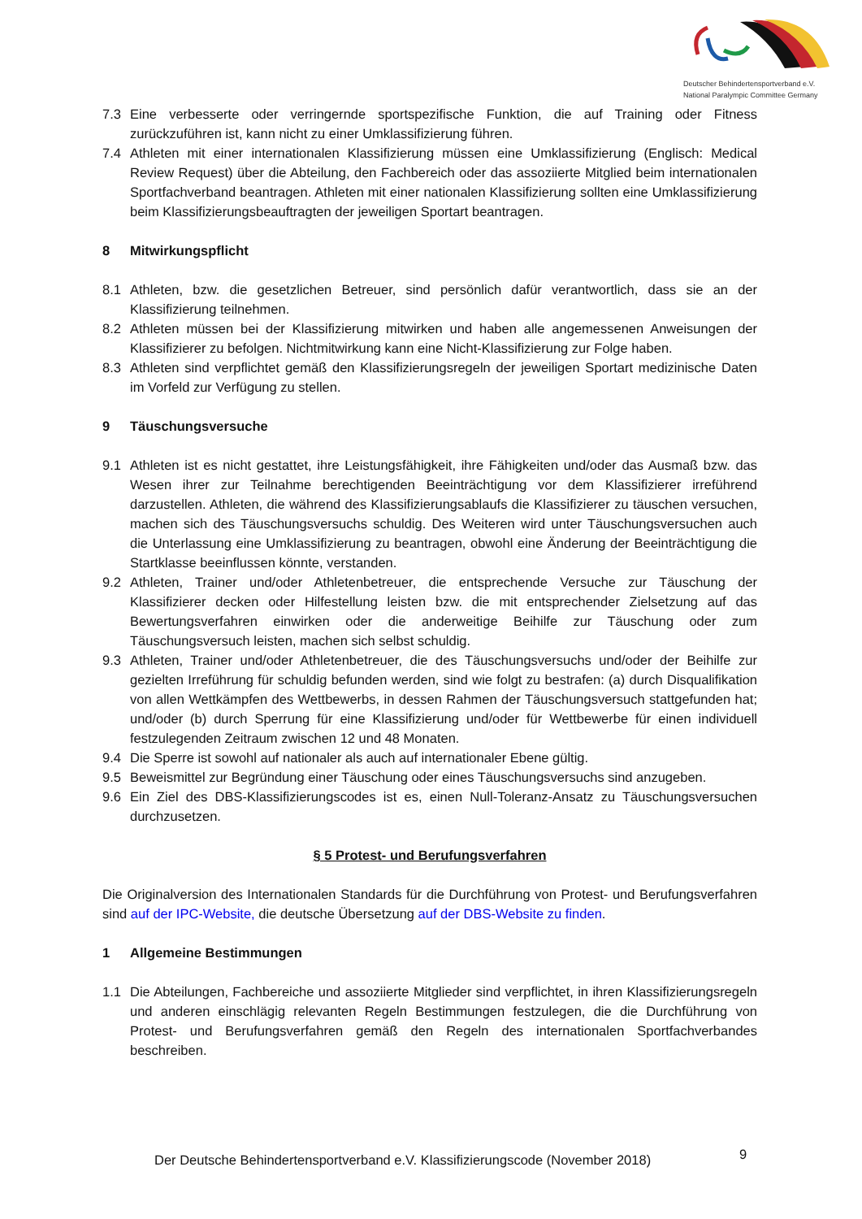Deutscher Behindertensportverband e.V.
National Paralympic Committee Germany
7.3 Eine verbesserte oder verringernde sportspezifische Funktion, die auf Training oder Fitness zurückzuführen ist, kann nicht zu einer Umklassifizierung führen.
7.4 Athleten mit einer internationalen Klassifizierung müssen eine Umklassifizierung (Englisch: Medical Review Request) über die Abteilung, den Fachbereich oder das assoziierte Mitglied beim internationalen Sportfachverband beantragen. Athleten mit einer nationalen Klassifizierung sollten eine Umklassifizierung beim Klassifizierungsbeauftragten der jeweiligen Sportart beantragen.
8 Mitwirkungspflicht
8.1 Athleten, bzw. die gesetzlichen Betreuer, sind persönlich dafür verantwortlich, dass sie an der Klassifizierung teilnehmen.
8.2 Athleten müssen bei der Klassifizierung mitwirken und haben alle angemessenen Anweisungen der Klassifizierer zu befolgen. Nichtmitwirkung kann eine Nicht-Klassifizierung zur Folge haben.
8.3 Athleten sind verpflichtet gemäß den Klassifizierungsregeln der jeweiligen Sportart medizinische Daten im Vorfeld zur Verfügung zu stellen.
9 Täuschungsversuche
9.1 Athleten ist es nicht gestattet, ihre Leistungsfähigkeit, ihre Fähigkeiten und/oder das Ausmaß bzw. das Wesen ihrer zur Teilnahme berechtigenden Beeinträchtigung vor dem Klassifizierer irreführend darzustellen. Athleten, die während des Klassifizierungsablaufs die Klassifizierer zu täuschen versuchen, machen sich des Täuschungsversuchs schuldig. Des Weiteren wird unter Täuschungsversuchen auch die Unterlassung eine Umklassifizierung zu beantragen, obwohl eine Änderung der Beeinträchtigung die Startklasse beeinflussen könnte, verstanden.
9.2 Athleten, Trainer und/oder Athletenbetreuer, die entsprechende Versuche zur Täuschung der Klassifizierer decken oder Hilfestellung leisten bzw. die mit entsprechender Zielsetzung auf das Bewertungsverfahren einwirken oder die anderweitige Beihilfe zur Täuschung oder zum Täuschungsversuch leisten, machen sich selbst schuldig.
9.3 Athleten, Trainer und/oder Athletenbetreuer, die des Täuschungsversuchs und/oder der Beihilfe zur gezielten Irreführung für schuldig befunden werden, sind wie folgt zu bestrafen: (a) durch Disqualifikation von allen Wettkämpfen des Wettbewerbs, in dessen Rahmen der Täuschungsversuch stattgefunden hat; und/oder (b) durch Sperrung für eine Klassifizierung und/oder für Wettbewerbe für einen individuell festzulegenden Zeitraum zwischen 12 und 48 Monaten.
9.4 Die Sperre ist sowohl auf nationaler als auch auf internationaler Ebene gültig.
9.5 Beweismittel zur Begründung einer Täuschung oder eines Täuschungsversuchs sind anzugeben.
9.6 Ein Ziel des DBS-Klassifizierungscodes ist es, einen Null-Toleranz-Ansatz zu Täuschungsversuchen durchzusetzen.
§ 5 Protest- und Berufungsverfahren
Die Originalversion des Internationalen Standards für die Durchführung von Protest- und Berufungsverfahren sind auf der IPC-Website, die deutsche Übersetzung auf der DBS-Website zu finden.
1 Allgemeine Bestimmungen
1.1 Die Abteilungen, Fachbereiche und assoziierte Mitglieder sind verpflichtet, in ihren Klassifizierungsregeln und anderen einschlägig relevanten Regeln Bestimmungen festzulegen, die die Durchführung von Protest- und Berufungsverfahren gemäß den Regeln des internationalen Sportfachverbandes beschreiben.
Der Deutsche Behindertensportverband e.V. Klassifizierungscode (November 2018)
9